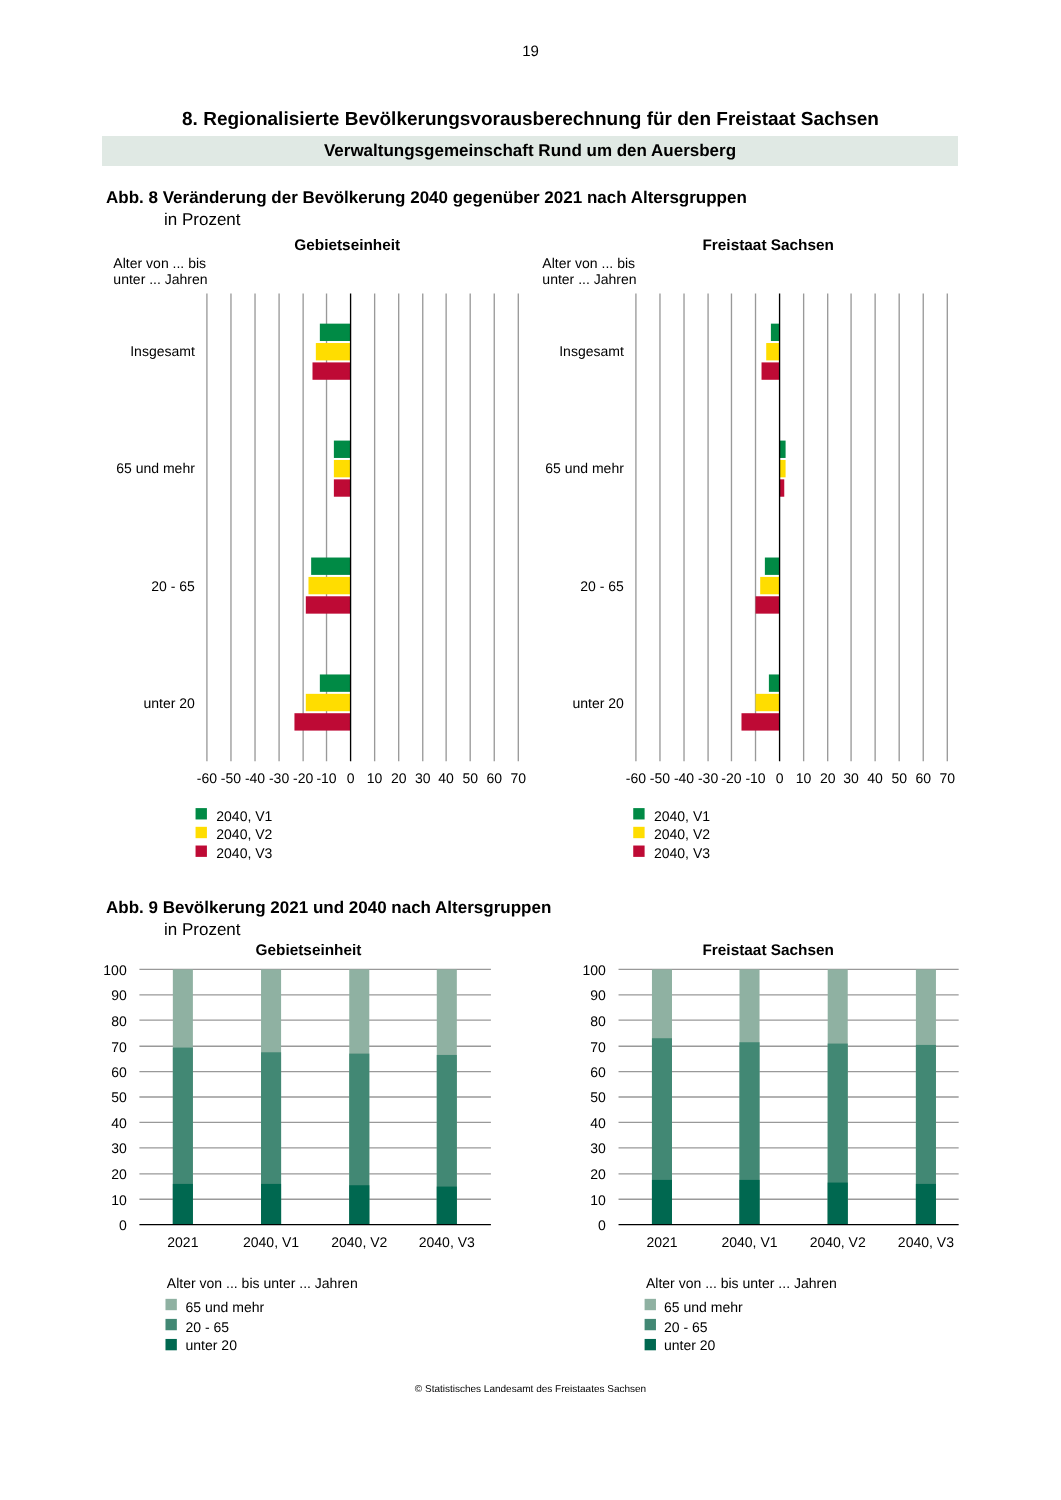19
8. Regionalisierte Bevölkerungsvorausberechnung für den Freistaat Sachsen
Verwaltungsgemeinschaft Rund um den Auersberg
Abb. 8 Veränderung der Bevölkerung 2040 gegenüber 2021 nach Altersgruppen
in Prozent
Gebietseinheit
Freistaat Sachsen
Alter von ... bis
unter ... Jahren
Alter von ... bis
unter ... Jahren
Insgesamt
65 und mehr
20 - 65
unter 20
Insgesamt
65 und mehr
20 - 65
unter 20
-60
-50
-40
-30
-20
-10
0
10
20
30
40
50
60
70
-60
-50
-40
-30
-20
-10
0
10
20
30
40
50
60
70
2040, V1
2040, V2
2040, V3
2040, V1
2040, V2
2040, V3
Abb. 9 Bevölkerung 2021 und 2040 nach Altersgruppen
in Prozent
Gebietseinheit
Freistaat Sachsen
100
90
80
70
60
50
40
30
20
10
0
100
90
80
70
60
50
40
30
20
10
0
2021
2040, V1
2040, V2
2040, V3
2021
2040, V1
2040, V2
2040, V3
Alter von ... bis unter ... Jahren
65 und mehr
20 - 65
unter 20
Alter von ... bis unter ... Jahren
65 und mehr
20 - 65
unter 20
© Statistisches Landesamt des Freistaates Sachsen